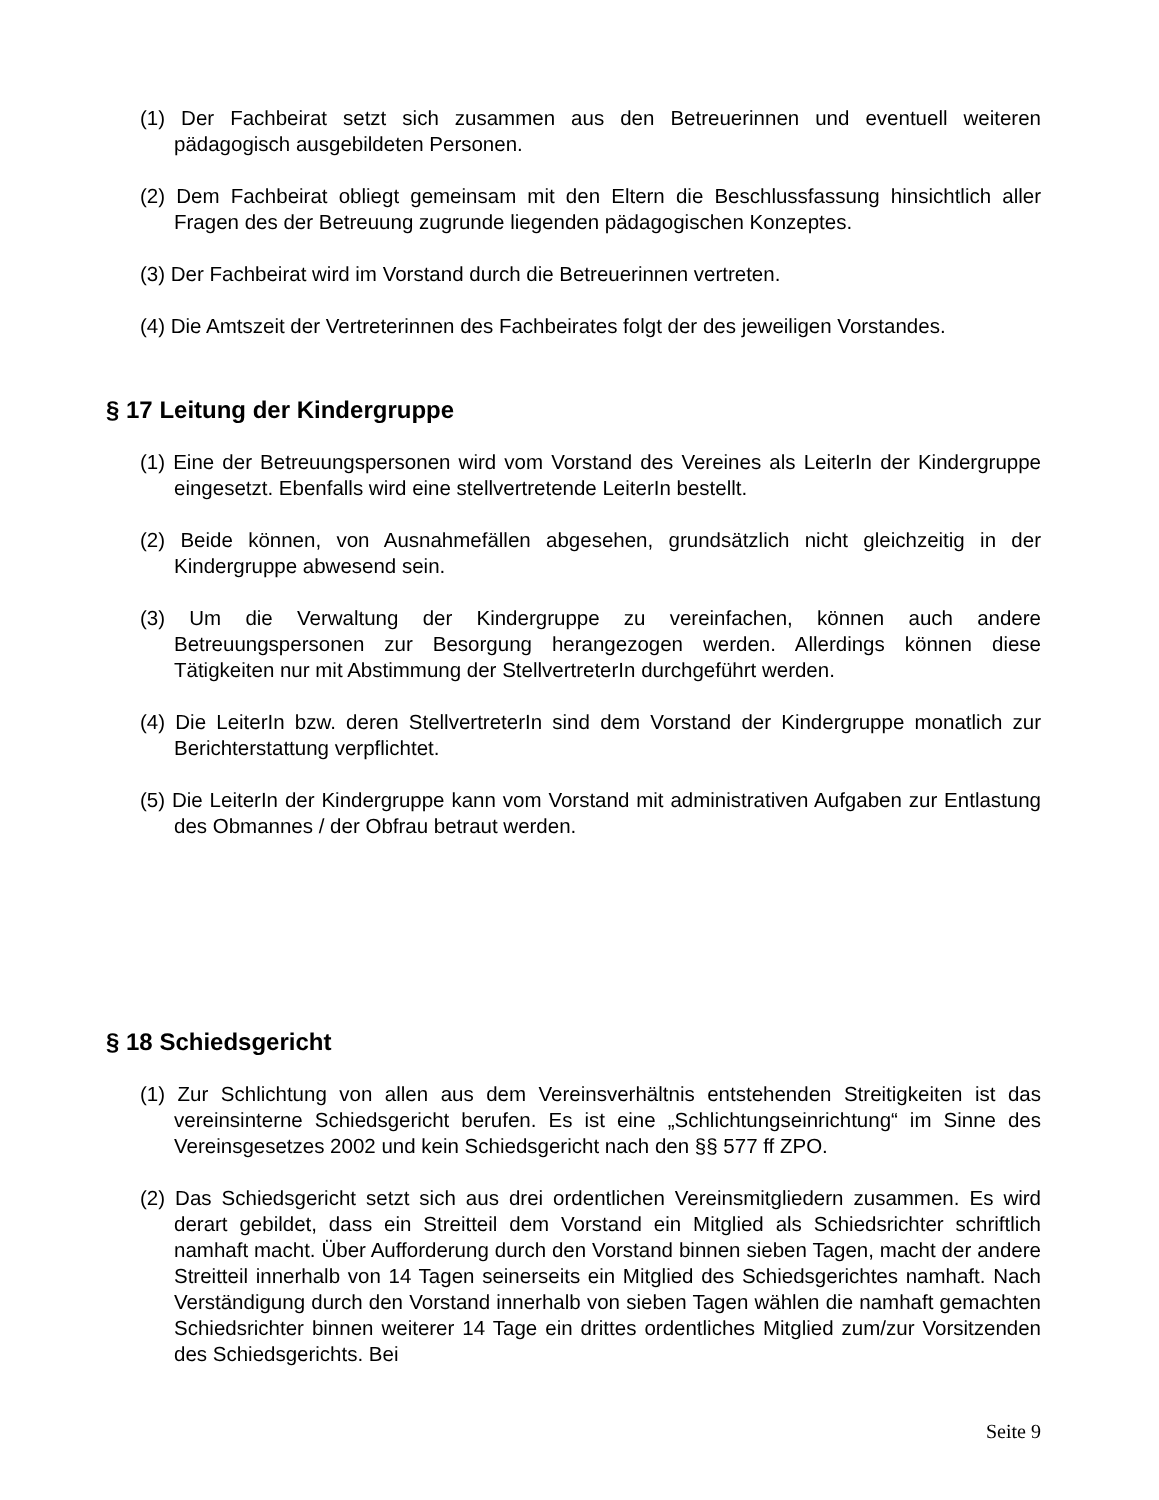(1) Der Fachbeirat setzt sich zusammen aus den Betreuerinnen und eventuell weiteren pädagogisch ausgebildeten Personen.
(2) Dem Fachbeirat obliegt gemeinsam mit den Eltern die Beschlussfassung hinsichtlich aller Fragen des der Betreuung zugrunde liegenden pädagogischen Konzeptes.
(3) Der Fachbeirat wird im Vorstand durch die Betreuerinnen vertreten.
(4) Die Amtszeit der Vertreterinnen des Fachbeirates folgt der des jeweiligen Vorstandes.
§ 17 Leitung der Kindergruppe
(1) Eine der Betreuungspersonen wird vom Vorstand des Vereines als LeiterIn der Kindergruppe eingesetzt. Ebenfalls wird eine stellvertretende LeiterIn bestellt.
(2) Beide können, von Ausnahmefällen abgesehen, grundsätzlich nicht gleichzeitig in der Kindergruppe abwesend sein.
(3) Um die Verwaltung der Kindergruppe zu vereinfachen, können auch andere Betreuungspersonen zur Besorgung herangezogen werden. Allerdings können diese Tätigkeiten nur mit Abstimmung der StellvertreterIn durchgeführt werden.
(4) Die LeiterIn bzw. deren StellvertreterIn sind dem Vorstand der Kindergruppe monatlich zur Berichterstattung verpflichtet.
(5) Die LeiterIn der Kindergruppe kann vom Vorstand mit administrativen Aufgaben zur Entlastung des Obmannes / der Obfrau betraut werden.
§ 18 Schiedsgericht
(1) Zur Schlichtung von allen aus dem Vereinsverhältnis entstehenden Streitigkeiten ist das vereinsinterne Schiedsgericht berufen. Es ist eine „Schlichtungseinrichtung“ im Sinne des Vereinsgesetzes 2002 und kein Schiedsgericht nach den §§ 577 ff ZPO.
(2) Das Schiedsgericht setzt sich aus drei ordentlichen Vereinsmitgliedern zusammen. Es wird derart gebildet, dass ein Streitteil dem Vorstand ein Mitglied als Schiedsrichter schriftlich namhaft macht. Über Aufforderung durch den Vorstand binnen sieben Tagen, macht der andere Streitteil innerhalb von 14 Tagen seinerseits ein Mitglied des Schiedsgerichtes namhaft. Nach Verständigung durch den Vorstand innerhalb von sieben Tagen wählen die namhaft gemachten Schiedsrichter binnen weiterer 14 Tage ein drittes ordentliches Mitglied zum/zur Vorsitzenden des Schiedsgerichts. Bei
Seite 9